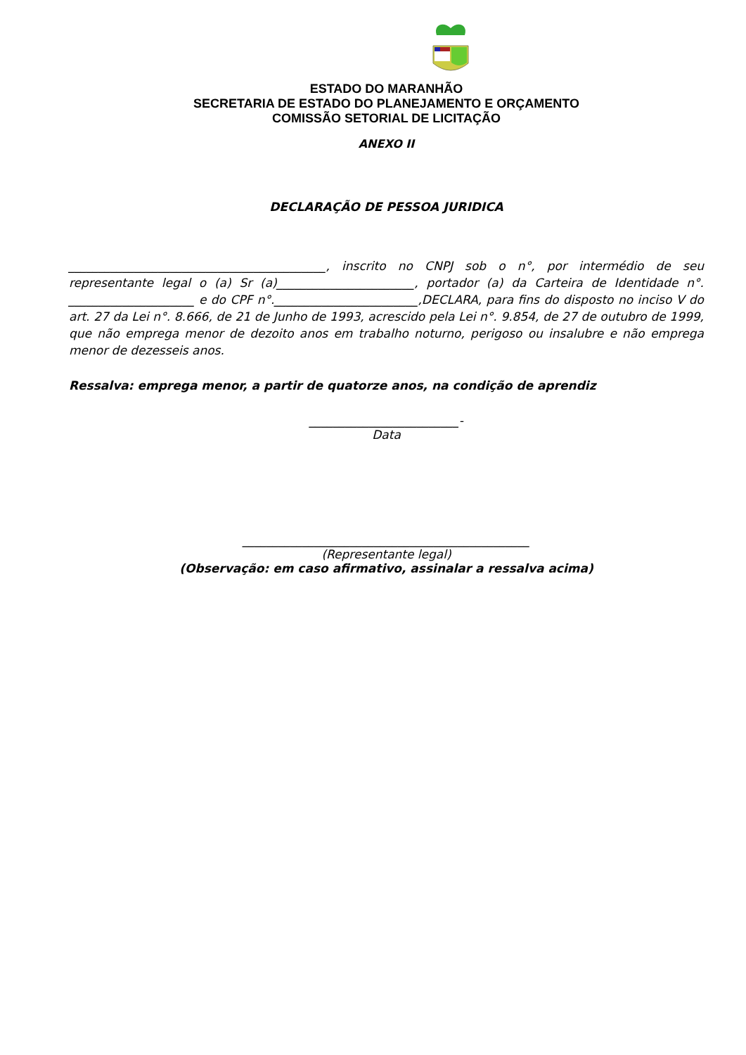ESTADO DO MARANHÃO
SECRETARIA DE ESTADO DO PLANEJAMENTO E ORÇAMENTO
COMISSÃO SETORIAL DE LICITAÇÃO
ANEXO II
DECLARAÇÃO DE PESSOA JURIDICA
___________________________________________, inscrito no CNPJ sob o n°, por intermédio de seu representante legal o (a) Sr (a)_______________________, portador (a) da Carteira de Identidade n°. _____________________ e do CPF n°.________________________,DECLARA, para fins do disposto no inciso V do art. 27 da Lei n°. 8.666, de 21 de Junho de 1993, acrescido pela Lei n°. 9.854, de 27 de outubro de 1999, que não emprega menor de dezoito anos em trabalho noturno, perigoso ou insalubre e não emprega menor de dezesseis anos.
Ressalva: emprega menor, a partir de quatorze anos, na condição de aprendiz
_________________________-
Data
________________________________________________
(Representante legal)
(Observação: em caso afirmativo, assinalar a ressalva acima)